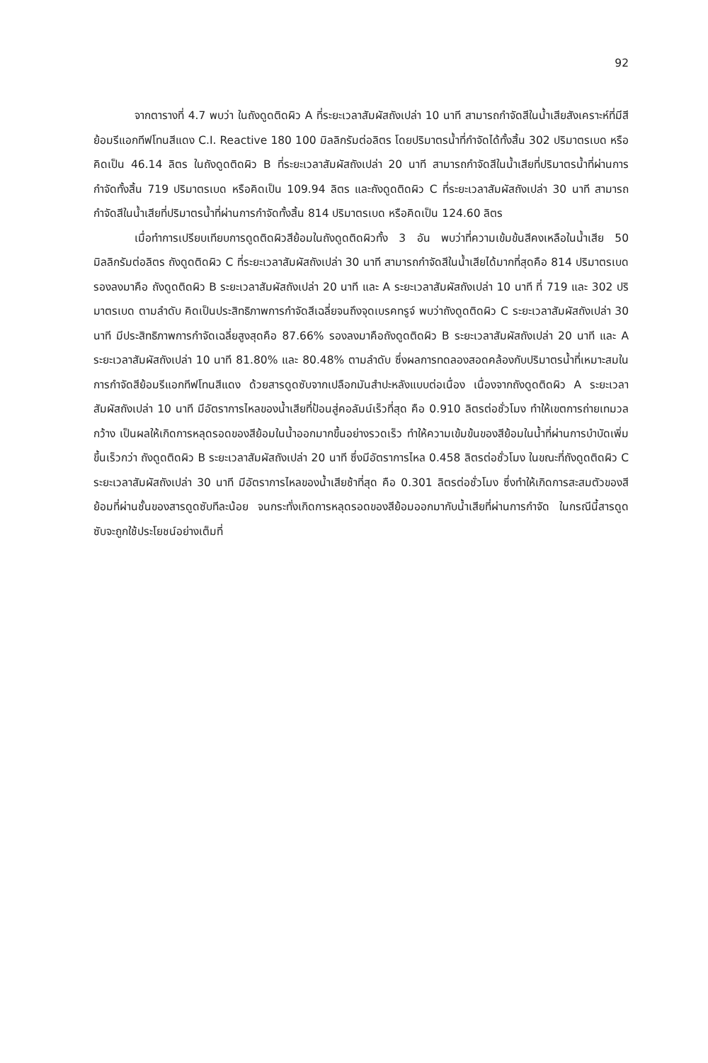92
จากตารางที่ 4.7 พบว่า ในถังดูดติดผิว A ที่ระยะเวลาสัมผัสถังเปล่า 10 นาที สามารถกำจัดสีในน้ำเสียสังเคราะห์ที่มีสีย้อมรีแอกทีฟโทนสีแดง C.I. Reactive 180 100 มิลลิกรัมต่อลิตร โดยปริมาตรน้ำที่กำจัดได้ทั้งสิ้น 302 ปริมาตรเบด หรือคิดเป็น 46.14 ลิตร ในถังดูดติดผิว B ที่ระยะเวลาสัมผัสถังเปล่า 20 นาที สามารถกำจัดสีในน้ำเสียที่ปริมาตรน้ำที่ผ่านการกำจัดทั้งสิ้น 719 ปริมาตรเบด หรือคิดเป็น 109.94 ลิตร และถังดูดติดผิว C ที่ระยะเวลาสัมผัสถังเปล่า 30 นาที สามารถกำจัดสีในน้ำเสียที่ปริมาตรน้ำที่ผ่านการกำจัดทั้งสิ้น 814 ปริมาตรเบด หรือคิดเป็น 124.60 ลิตร
เมื่อทำการเปรียบเทียบการดูดติดผิวสีย้อมในถังดูดติดผิวทั้ง 3 อัน พบว่าที่ความเข้มข้นสีคงเหลือในน้ำเสีย 50 มิลลิกรัมต่อลิตร ถังดูดติดผิว C ที่ระยะเวลาสัมผัสถังเปล่า 30 นาที สามารถกำจัดสีในน้ำเสียได้มากที่สุดคือ 814 ปริมาตรเบด รองลงมาคือ ถังดูดติดผิว B ระยะเวลาสัมผัสถังเปล่า 20 นาที และ A ระยะเวลาสัมผัสถังเปล่า 10 นาที ที่ 719 และ 302 ปริมาตรเบด ตามลำดับ คิดเป็นประสิทธิภาพการกำจัดสีเฉลี่ยจนถึงจุดเบรคทรูจ์ พบว่าถังดูดติดผิว C ระยะเวลาสัมผัสถังเปล่า 30 นาที มีประสิทธิภาพการกำจัดเฉลี่ยสูงสุดคือ 87.66% รองลงมาคือถังดูดติดผิว B ระยะเวลาสัมผัสถังเปล่า 20 นาที และ A ระยะเวลาสัมผัสถังเปล่า 10 นาที 81.80% และ 80.48% ตามลำดับ ซึ่งผลการทดลองสอดคล้องกับปริมาตรน้ำที่เหมาะสมในการกำจัดสีย้อมรีแอกทีฟโทนสีแดง ด้วยสารดูดซับจากเปลือกมันสำปะหลังแบบต่อเนื่อง เนื่องจากถังดูดติดผิว A ระยะเวลาสัมผัสถังเปล่า 10 นาที มีอัตราการไหลของน้ำเสียที่ป้อนสู่คอลัมน์เร็วที่สุด คือ 0.910 ลิตรต่อชั่วโมง ทำให้เขตการถ่ายเทมวลกว้าง เป็นผลให้เกิดการหลุดรอดของสีย้อมในน้ำออกมากขึ้นอย่างรวดเร็ว ทำให้ความเข้มข้นของสีย้อมในน้ำที่ผ่านการบำบัดเพิ่มขึ้นเร็วกว่า ถังดูดติดผิว B ระยะเวลาสัมผัสถังเปล่า 20 นาที ซึ่งมีอัตราการไหล 0.458 ลิตรต่อชั่วโมง ในขณะที่ถังดูดติดผิว C ระยะเวลาสัมผัสถังเปล่า 30 นาที มีอัตราการไหลของน้ำเสียช้าที่สุด คือ 0.301 ลิตรต่อชั่วโมง ซึ่งทำให้เกิดการสะสมตัวของสีย้อมที่ผ่านชั้นของสารดูดซับทีละน้อย จนกระทั่งเกิดการหลุดรอดของสีย้อมออกมากับน้ำเสียที่ผ่านการกำจัด ในกรณีนี้สารดูดซับจะถูกใช้ประโยชน์อย่างเต็มที่